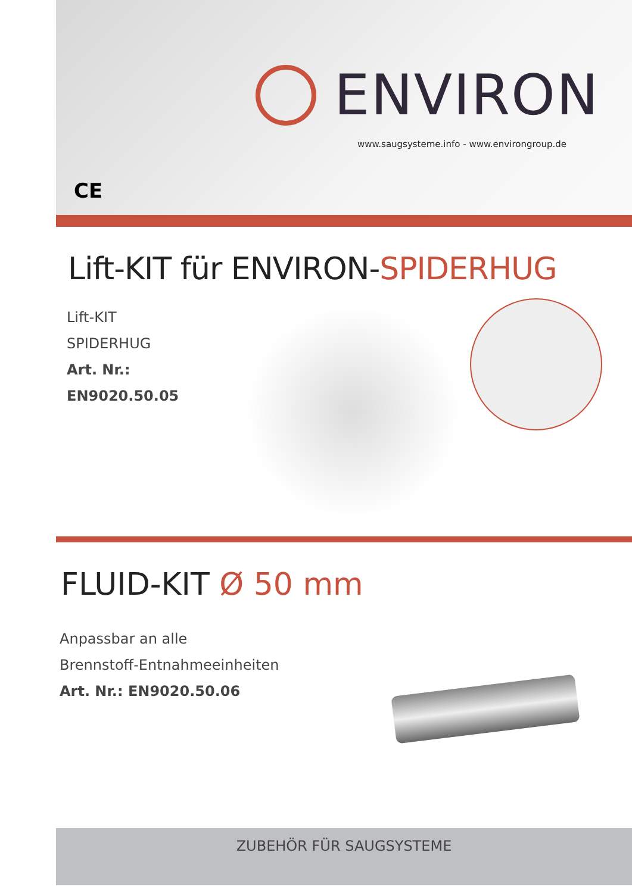ENVIRON
www.saugsysteme.info - www.environgroup.de
CE
Lift-KIT für ENVIRON-SPIDERHUG
Lift-KIT
SPIDERHUG
Art. Nr.: EN9020.50.05
FLUID-KIT Ø 50 mm
Anpassbar an alle
Brennstoff-Entnahmeeinheiten
Art. Nr.: EN9020.50.06
ZUBEHÖR FÜR SAUGSYSTEME